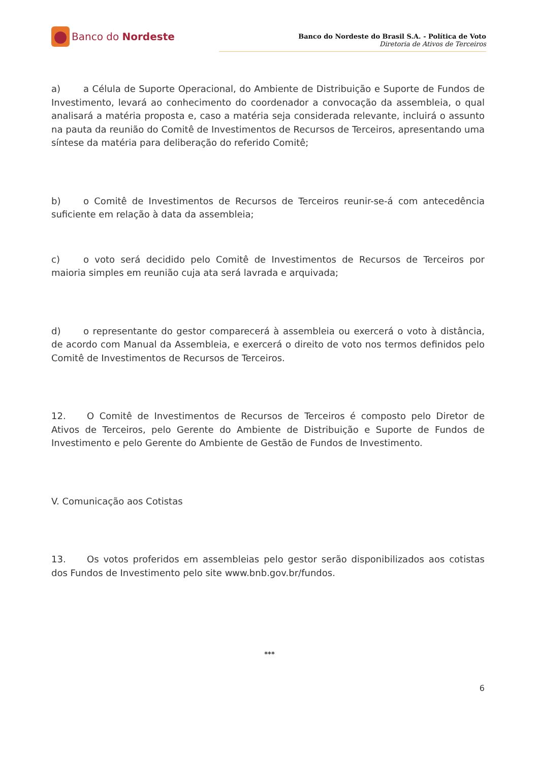Banco do Nordeste
Banco do Nordeste do Brasil S.A. - Política de Voto
Diretoria de Ativos de Terceiros
a) a Célula de Suporte Operacional, do Ambiente de Distribuição e Suporte de Fundos de Investimento, levará ao conhecimento do coordenador a convocação da assembleia, o qual analisará a matéria proposta e, caso a matéria seja considerada relevante, incluirá o assunto na pauta da reunião do Comitê de Investimentos de Recursos de Terceiros, apresentando uma síntese da matéria para deliberação do referido Comitê;
b) o Comitê de Investimentos de Recursos de Terceiros reunir-se-á com antecedência suficiente em relação à data da assembleia;
c) o voto será decidido pelo Comitê de Investimentos de Recursos de Terceiros por maioria simples em reunião cuja ata será lavrada e arquivada;
d) o representante do gestor comparecerá à assembleia ou exercerá o voto à distância, de acordo com Manual da Assembleia, e exercerá o direito de voto nos termos definidos pelo Comitê de Investimentos de Recursos de Terceiros.
12. O Comitê de Investimentos de Recursos de Terceiros é composto pelo Diretor de Ativos de Terceiros, pelo Gerente do Ambiente de Distribuição e Suporte de Fundos de Investimento e pelo Gerente do Ambiente de Gestão de Fundos de Investimento.
V. Comunicação aos Cotistas
13. Os votos proferidos em assembleias pelo gestor serão disponibilizados aos cotistas dos Fundos de Investimento pelo site www.bnb.gov.br/fundos.
***
6